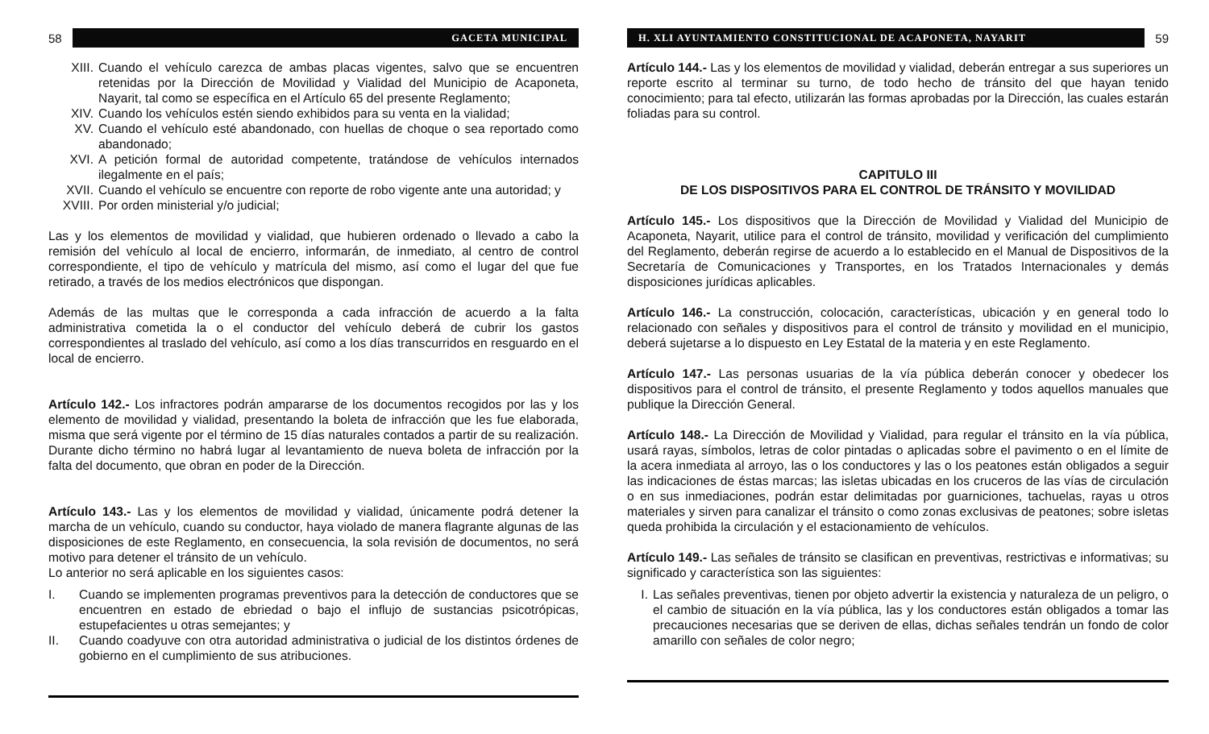58
GACETA MUNICIPAL
XIII. Cuando el vehículo carezca de ambas placas vigentes, salvo que se encuentren retenidas por la Dirección de Movilidad y Vialidad del Municipio de Acaponeta, Nayarit, tal como se específica en el Artículo 65 del presente Reglamento;
XIV. Cuando los vehículos estén siendo exhibidos para su venta en la vialidad;
XV. Cuando el vehículo esté abandonado, con huellas de choque o sea reportado como abandonado;
XVI. A petición formal de autoridad competente, tratándose de vehículos internados ilegalmente en el país;
XVII. Cuando el vehículo se encuentre con reporte de robo vigente ante una autoridad; y
XVIII.
Por orden ministerial y/o judicial;
Las y los elementos de movilidad y vialidad, que hubieren ordenado o llevado a cabo la remisión del vehículo al local de encierro, informarán, de inmediato, al centro de control correspondiente, el tipo de vehículo y matrícula del mismo, así como el lugar del que fue retirado, a través de los medios electrónicos que dispongan.
Además de las multas que le corresponda a cada infracción de acuerdo a la falta administrativa cometida la o el conductor del vehículo deberá de cubrir los gastos correspondientes al traslado del vehículo, así como a los días transcurridos en resguardo en el local de encierro.
Artículo 142.- Los infractores podrán ampararse de los documentos recogidos por las y los elemento de movilidad y vialidad, presentando la boleta de infracción que les fue elaborada, misma que será vigente por el término de 15 días naturales contados a partir de su realización. Durante dicho término no habrá lugar al levantamiento de nueva boleta de infracción por la falta del documento, que obran en poder de la Dirección.
Artículo 143.- Las y los elementos de movilidad y vialidad, únicamente podrá detener la marcha de un vehículo, cuando su conductor, haya violado de manera flagrante algunas de las disposiciones de este Reglamento, en consecuencia, la sola revisión de documentos, no será motivo para detener el tránsito de un vehículo.
Lo anterior no será aplicable en los siguientes casos:
I. Cuando se implementen programas preventivos para la detección de conductores que se encuentren en estado de ebriedad o bajo el influjo de sustancias psicotrópicas, estupefacientes u otras semejantes; y
II. Cuando coadyuve con otra autoridad administrativa o judicial de los distintos órdenes de gobierno en el cumplimiento de sus atribuciones.
H. XLI AYUNTAMIENTO CONSTITUCIONAL DE ACAPONETA, NAYARIT
59
Artículo 144.- Las y los elementos de movilidad y vialidad, deberán entregar a sus superiores un reporte escrito al terminar su turno, de todo hecho de tránsito del que hayan tenido conocimiento; para tal efecto, utilizarán las formas aprobadas por la Dirección, las cuales estarán foliadas para su control.
CAPITULO III
DE LOS DISPOSITIVOS PARA EL CONTROL DE TRÁNSITO Y MOVILIDAD
Artículo 145.- Los dispositivos que la Dirección de Movilidad y Vialidad del Municipio de Acaponeta, Nayarit, utilice para el control de tránsito, movilidad y verificación del cumplimiento del Reglamento, deberán regirse de acuerdo a lo establecido en el Manual de Dispositivos de la Secretaría de Comunicaciones y Transportes, en los Tratados Internacionales y demás disposiciones jurídicas aplicables.
Artículo 146.- La construcción, colocación, características, ubicación y en general todo lo relacionado con señales y dispositivos para el control de tránsito y movilidad en el municipio, deberá sujetarse a lo dispuesto en Ley Estatal de la materia y en este Reglamento.
Artículo 147.- Las personas usuarias de la vía pública deberán conocer y obedecer los dispositivos para el control de tránsito, el presente Reglamento y todos aquellos manuales que publique la Dirección General.
Artículo 148.- La Dirección de Movilidad y Vialidad, para regular el tránsito en la vía pública, usará rayas, símbolos, letras de color pintadas o aplicadas sobre el pavimento o en el límite de la acera inmediata al arroyo, las o los conductores y las o los peatones están obligados a seguir las indicaciones de éstas marcas; las isletas ubicadas en los cruceros de las vías de circulación o en sus inmediaciones, podrán estar delimitadas por guarniciones, tachuelas, rayas u otros materiales y sirven para canalizar el tránsito o como zonas exclusivas de peatones; sobre isletas queda prohibida la circulación y el estacionamiento de vehículos.
Artículo 149.- Las señales de tránsito se clasifican en preventivas, restrictivas e informativas; su significado y característica son las siguientes:
I. Las señales preventivas, tienen por objeto advertir la existencia y naturaleza de un peligro, o el cambio de situación en la vía pública, las y los conductores están obligados a tomar las precauciones necesarias que se deriven de ellas, dichas señales tendrán un fondo de color amarillo con señales de color negro;